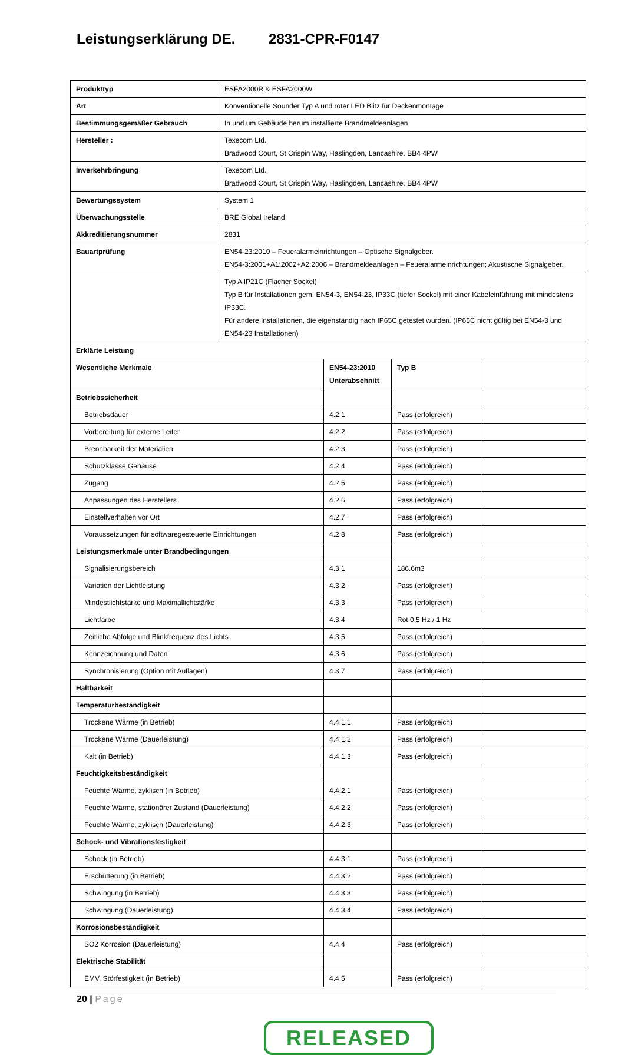Leistungserklärung DE. 2831-CPR-F0147
| Produkttyp | ESFA2000R & ESFA2000W | | | |
| Art | Konventionelle Sounder Typ A und roter LED Blitz für Deckenmontage | | | |
| Bestimmungsgemäßer Gebrauch | In und um Gebäude herum installierte Brandmeldeanlagen | | | |
| Hersteller : | Texecom Ltd. Bradwood Court, St Crispin Way, Haslingden, Lancashire. BB4 4PW | | | |
| Inverkehrbringung | Texecom Ltd. Bradwood Court, St Crispin Way, Haslingden, Lancashire. BB4 4PW | | | |
| Bewertungssystem | System 1 | | | |
| Überwachungsstelle | BRE Global Ireland | | | |
| Akkreditierungsnummer | 2831 | | | |
| Bauartprüfung | EN54-23:2010 – Feueralarmeinrichtungen – Optische Signalgeber. EN54-3:2001+A1:2002+A2:2006 – Brandmeldeanlagen – Feueralarmeinrichtungen; Akustische Signalgeber. | | | |
| | Typ A IP21C (Flacher Sockel) Typ B für Installationen gem. EN54-3, EN54-23, IP33C (tiefer Sockel) mit einer Kabeleinführung mit mindestens IP33C. Für andere Installationen, die eigenständig nach IP65C getestet wurden. (IP65C nicht gültig bei EN54-3 und EN54-23 Installationen) | | | |
| Erklärte Leistung | | | | |
| Wesentliche Merkmale | | EN54-23:2010 Unterabschnitt | Typ B | |
| Betriebssicherheit | | | | |
| Betriebsdauer | | 4.2.1 | Pass (erfolgreich) | |
| Vorbereitung für externe Leiter | | 4.2.2 | Pass (erfolgreich) | |
| Brennbarkeit der Materialien | | 4.2.3 | Pass (erfolgreich) | |
| Schutzklasse Gehäuse | | 4.2.4 | Pass (erfolgreich) | |
| Zugang | | 4.2.5 | Pass (erfolgreich) | |
| Anpassungen des Herstellers | | 4.2.6 | Pass (erfolgreich) | |
| Einstellverhalten vor Ort | | 4.2.7 | Pass (erfolgreich) | |
| Voraussetzungen für softwaregesteuerte Einrichtungen | | 4.2.8 | Pass (erfolgreich) | |
| Leistungsmerkmale unter Brandbedingungen | | | | |
| Signalisierungsbereich | | 4.3.1 | 186.6m3 | |
| Variation der Lichtleistung | | 4.3.2 | Pass (erfolgreich) | |
| Mindestlichtstärke und Maximallichtstärke | | 4.3.3 | Pass (erfolgreich) | |
| Lichtfarbe | | 4.3.4 | Rot 0,5 Hz / 1 Hz | |
| Zeitliche Abfolge und Blinkfrequenz des Lichts | | 4.3.5 | Pass (erfolgreich) | |
| Kennzeichnung und Daten | | 4.3.6 | Pass (erfolgreich) | |
| Synchronisierung (Option mit Auflagen) | | 4.3.7 | Pass (erfolgreich) | |
| Haltbarkeit | | | | |
| Temperaturbeständigkeit | | | | |
| Trockene Wärme (in Betrieb) | | 4.4.1.1 | Pass (erfolgreich) | |
| Trockene Wärme (Dauerleistung) | | 4.4.1.2 | Pass (erfolgreich) | |
| Kalt (in Betrieb) | | 4.4.1.3 | Pass (erfolgreich) | |
| Feuchtigkeitsbeständigkeit | | | | |
| Feuchte Wärme, zyklisch (in Betrieb) | | 4.4.2.1 | Pass (erfolgreich) | |
| Feuchte Wärme, stationärer Zustand (Dauerleistung) | | 4.4.2.2 | Pass (erfolgreich) | |
| Feuchte Wärme, zyklisch (Dauerleistung) | | 4.4.2.3 | Pass (erfolgreich) | |
| Schock- und Vibrationsfestigkeit | | | | |
| Schock (in Betrieb) | | 4.4.3.1 | Pass (erfolgreich) | |
| Erschütterung (in Betrieb) | | 4.4.3.2 | Pass (erfolgreich) | |
| Schwingung (in Betrieb) | | 4.4.3.3 | Pass (erfolgreich) | |
| Schwingung (Dauerleistung) | | 4.4.3.4 | Pass (erfolgreich) | |
| Korrosionsbeständigkeit | | | | |
| SO2 Korrosion (Dauerleistung) | | 4.4.4 | Pass (erfolgreich) | |
| Elektrische Stabilität | | | | |
| EMV, Störfestigkeit (in Betrieb) | | 4.4.5 | Pass (erfolgreich) | |
20 | Page
RELEASED